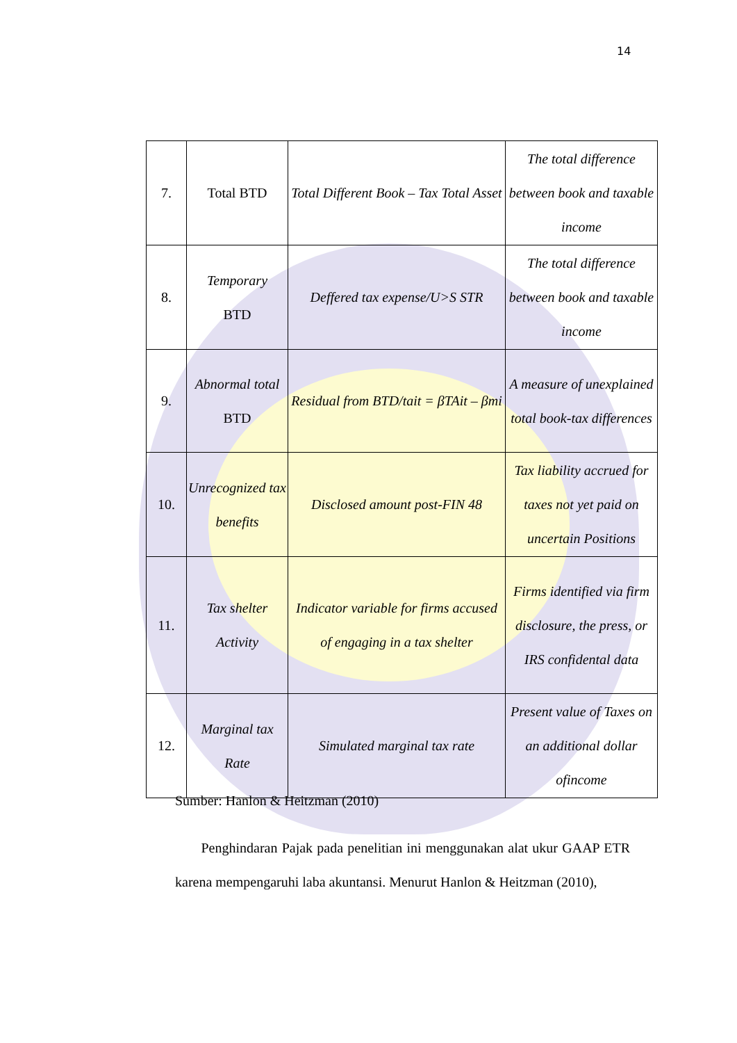14
| 7. | Total BTD | Total Different Book – Tax Total Asset | The total difference between book and taxable income |
| 8. | Temporary BTD | Deffered tax expense/U>S STR | The total difference between book and taxable income |
| 9. | Abnormal total BTD | Residual from BTD/tait = βTAit – βmi | A measure of unexplained total book-tax differences |
| 10. | Unrecognized tax benefits | Disclosed amount post-FIN 48 | Tax liability accrued for taxes not yet paid on uncertain Positions |
| 11. | Tax shelter Activity | Indicator variable for firms accused of engaging in a tax shelter | Firms identified via firm disclosure, the press, or IRS confidental data |
| 12. | Marginal tax Rate | Simulated marginal tax rate | Present value of Taxes on an additional dollar ofincome |
Sumber: Hanlon & Heitzman (2010)
Penghindaran Pajak pada penelitian ini menggunakan alat ukur GAAP ETR karena mempengaruhi laba akuntansi. Menurut Hanlon & Heitzman (2010),